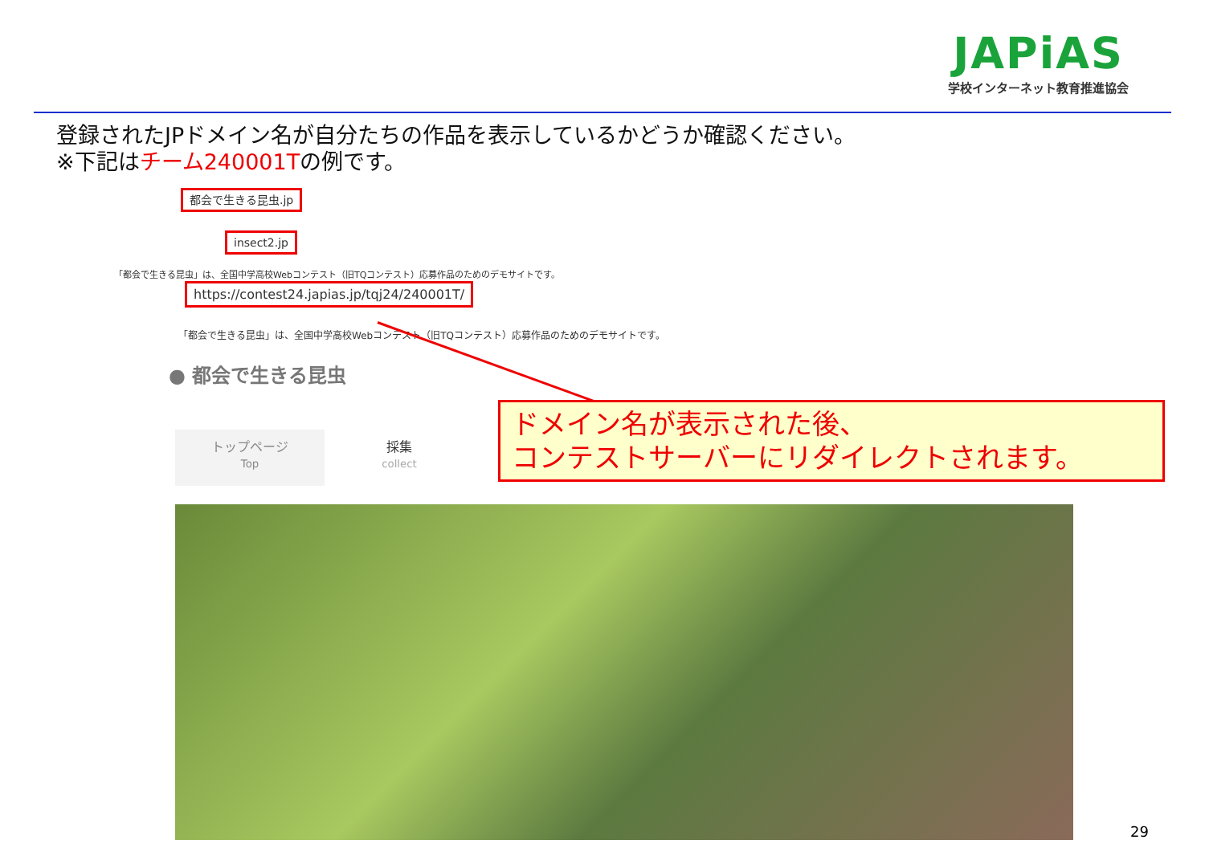JAPiAS
学校インターネット教育推進協会
登録されたJPドメイン名が自分たちの作品を表示しているかどうか確認ください。
※下記はチーム240001Tの例です。
都会で生きる昆虫.jp
insect2.jp
「都会で生きる昆虫」は、全国中学高校Webコンテスト（旧TQコンテスト）応募作品のためのデモサイトです。
https://contest24.japias.jp/tqj24/240001T/
「都会で生きる昆虫」は、全国中学高校Webコンテスト（旧TQコンテスト）応募作品のためのデモサイトです。
● 都会で生きる昆虫
トップページ
Top
採集
collect
ドメイン名が表示された後、
コンテストサーバーにリダイレクトされます。
29